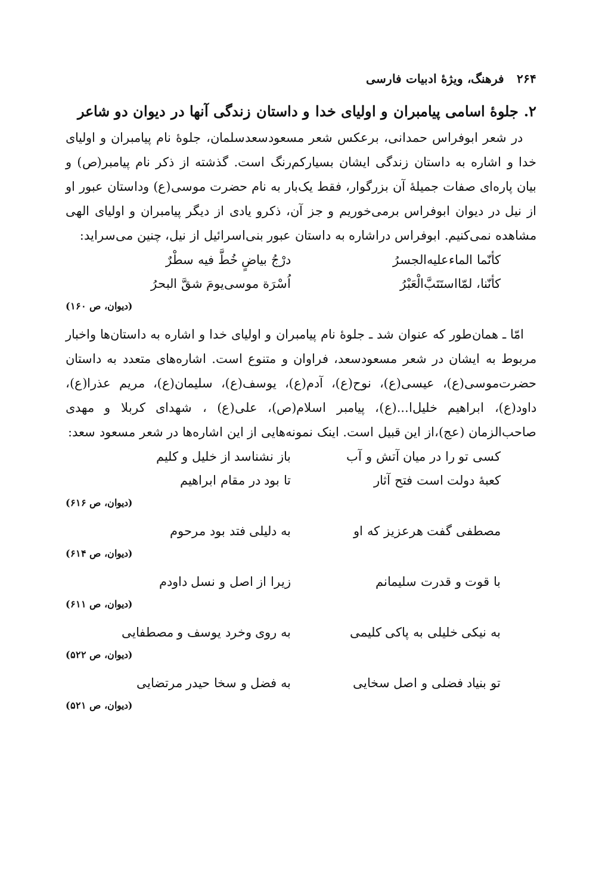۲۶۴ فرهنگ، ویژهٔ ادبیات فارسی
۲. جلوهٔ اسامی پیامبران و اولیای خدا و داستان زندگی آنها در دیوان دو شاعر
در شعر ابوفراس حمدانی، برعکس شعر مسعودسعدسلمان، جلوهٔ نام پیامبران و اولیای خدا و اشاره به داستان زندگی ایشان بسیارکم‌رنگ است. گذشته از ذکر نام پیامبر(ص) و بیان پاره‌ای صفات جمیلهٔ آن بزرگوار، فقط یک‌بار به نام حضرت موسی(ع) وداستان عبور او از نیل در دیوان ابوفراس برمی‌خوریم و جز آن، ذکرو یادی از دیگر پیامبران و اولیای الهی مشاهده نمی‌کنیم. ابوفراس دراشاره به داستان عبور بنی‌اسرائیل از نیل، چنین می‌سراید:
کأنّما الماءعلیه‌الجسرُ درْجُ بیاضٍ خُطَّ فیه سطْرٌ
کأنّنا، لمّااستَتَبَّ‌الْعَبْرُ اُسْرَة موسی‌یومَ شقَّ البحرُ
(دیوان، ص ۱۶۰)
امّا ـ همان‌طور که عنوان شد ـ جلوهٔ نام پیامبران و اولیای خدا و اشاره به داستان‌ها واخبار مربوط به ایشان در شعر مسعودسعد، فراوان و متنوع است. اشاره‌های متعدد به داستان حضرت‌موسی(ع)، عیسی(ع)، نوح(ع)، آدم(ع)، یوسف(ع)، سلیمان(ع)، مریم عذرا(ع)، داود(ع)، ابراهیم خلیل‌ا...(ع)، پیامبر اسلام(ص)، علی(ع) ، شهدای کربلا و مهدی صاحب‌الزمان (عج)،از این قبیل است. اینک نمونه‌هایی از این اشاره‌ها در شعر مسعود سعد:
کسی تو را در میان آتش و آب باز نشناسد از خلیل و کلیم
کعبهٔ دولت است فتح آثار تا بود در مقام ابراهیم
(دیوان، ص ۶۱۶)
مصطفی گفت هرعزیز که او به دلیلی فتد بود مرحوم
(دیوان، ص ۶۱۴)
با قوت و قدرت سلیمانم زیرا از اصل و نسل داودم
(دیوان، ص ۶۱۱)
به نیکی خلیلی به پاکی کلیمی به روی وخرد یوسف و مصطفایی
(دیوان، ص ۵۲۲)
تو بنیاد فضلی و اصل سخایی به فضل و سخا حیدر مرتضایی
(دیوان، ص ۵۲۱)